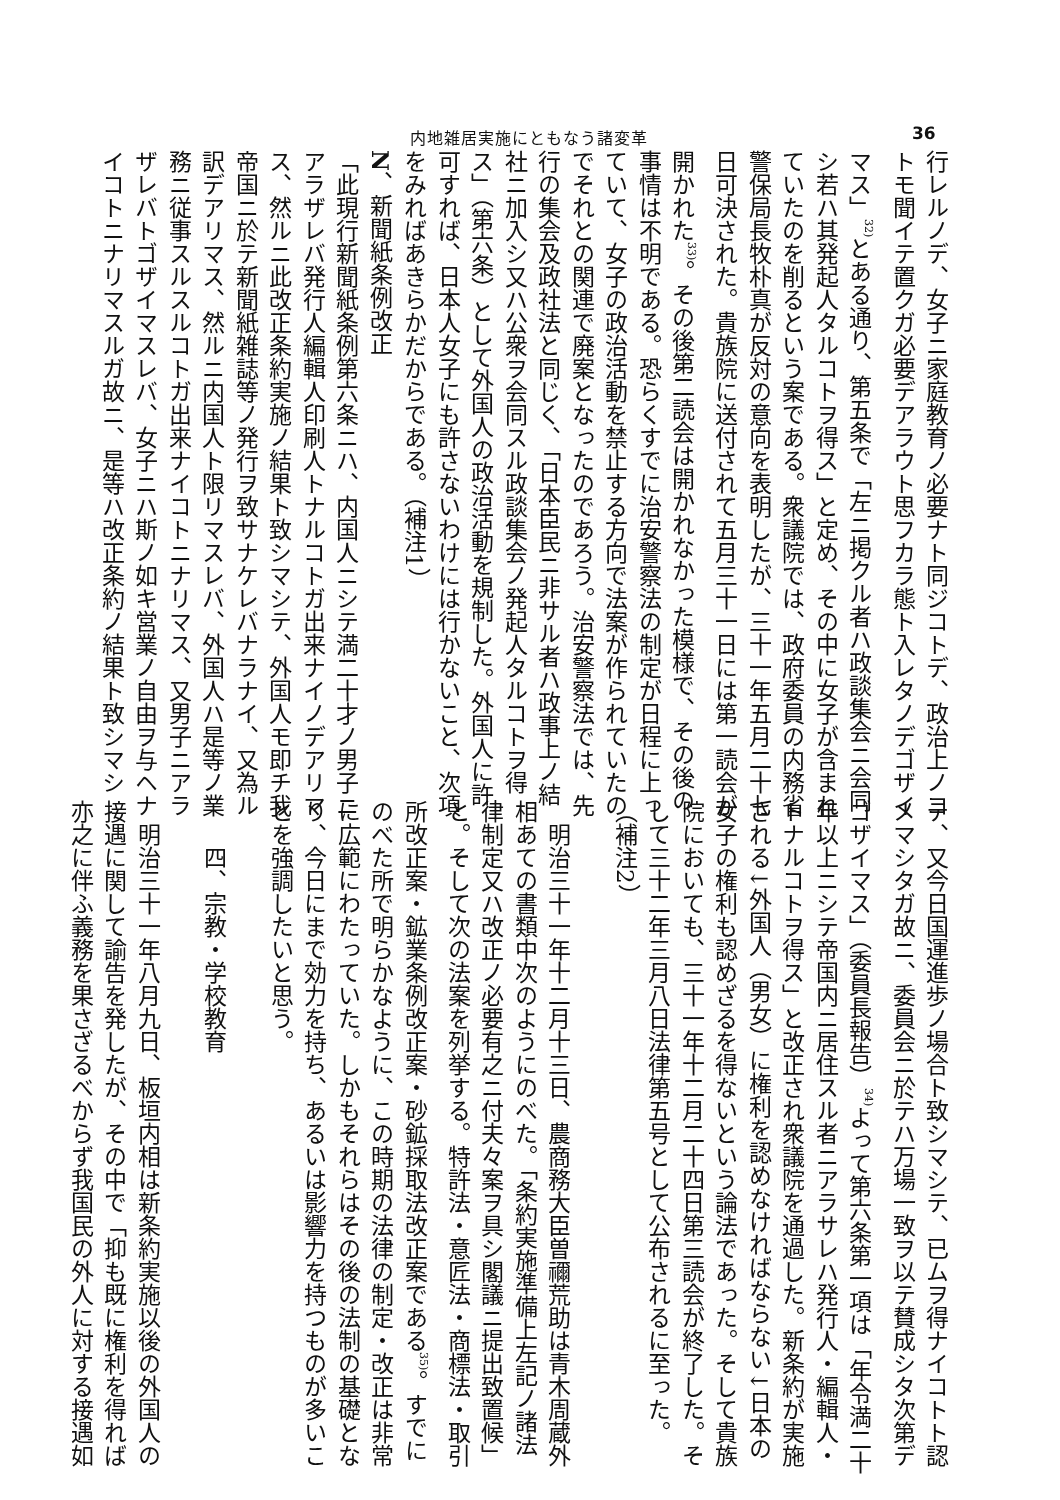内地雑居実施にともなう諸変革 36
行レルノデ、女子ニ家庭教育ノ必要ナト同ジコトデ、政治上ノコ
トモ聞イテ置クガ必要デアラウト思フカラ態ト入レタノデゴザイ
マス」<sup>32)</sup>とある通り、第五条で「左ニ掲クル者ハ政談集会ニ会同
シ若ハ其発起人タルコトヲ得ス」と定め、その中に女子が含まれ
ていたのを削るという案である。衆議院では、政府委員の内務省
警保局長牧朴真が反対の意向を表明したが、三十一年五月二十七
日可決された。貴族院に送付されて五月三十一日には第一読会が
開かれた<sup>33)</sup>。その後第二読会は開かれなかった模様で、その後の
事情は不明である。恐らくすでに治安警察法の制定が日程に上っ
ていて、女子の政治活動を禁止する方向で法案が作られていたの
でそれとの関連で廃案となったのであろう。治安警察法では、先
行の集会及政社法と同じく、「日本臣民ニ非サル者ハ政事上ノ結
社ニ加入シ又ハ公衆ヲ会同スル政談集会ノ発起人タルコトヲ得
ス」（第六条）として外国人の政治活動を規制した。外国人に許
可すれば、日本人女子にも許さないわけには行かないこと、次項
をみればあきらかだからである。（補注1）
N、新聞紙条例改正
「此現行新聞紙条例第六条ニハ、内国人ニシテ満二十才ノ男子ニ
アラザレバ発行人編輯人印刷人トナルコトガ出来ナイノデアリマ
ス、然ルニ此改正条約実施ノ結果ト致シマシテ、外国人モ即チ我
帝国ニ於テ新聞紙雑誌等ノ発行ヲ致サナケレバナラナイ、又為ル
訳デアリマス、然ルニ内国人ト限リマスレバ、外国人ハ是等ノ業
務ニ従事スルスルコトガ出来ナイコトニナリマス、又男子ニアラ
ザレバトゴザイマスレバ、女子ニハ斯ノ如キ営業ノ自由ヲ与ヘナ
イコトニナリマスルガ故ニ、是等ハ改正条約ノ結果ト致シマシ
テ、又今日国運進歩ノ場合ト致シマシテ、已ムヲ得ナイコトト認
メマシタガ故ニ、委員会ニ於テハ万場一致ヲ以テ賛成シタ次第デ
ゴザイマス」（委員長報告）<sup>34)</sup>よって第六条第一項は「年令満二十
年以上ニシテ帝国内ニ居住スル者ニアラサレハ発行人・編輯人・
トナルコトヲ得ス」と改正され衆議院を通過した。新条約が実施
される↓外国人（男女）に権利を認めなければならない↓日本の
女子の権利も認めざるを得ないという論法であった。そして貴族
院においても、三十一年十二月二十四日第三読会が終了した。そ
して三十二年三月八日法律第五号として公布されるに至った。
（補注2）
明治三十一年十二月十三日、農商務大臣曽禰荒助は青木周蔵外
相あての書類中次のようにのべた。「条約実施準備上左記ノ諸法
律制定又ハ改正ノ必要有之ニ付夫々案ヲ具シ閣議ニ提出致置候」
と。そして次の法案を列挙する。特許法・意匠法・商標法・取引
所改正案・鉱業条例改正案・砂鉱採取法改正案である<sup>35)</sup>。すでに
のべた所で明らかなように、この時期の法律の制定・改正は非常
に広範にわたっていた。しかもそれらはその後の法制の基礎とな
り、今日にまで効力を持ち、あるいは影響力を持つものが多いこ
とを強調したいと思う。
四、宗教・学校教育
明治三十一年八月九日、板垣内相は新条約実施以後の外国人の
接遇に関して諭告を発したが、その中で「抑も既に権利を得れば
亦之に伴ふ義務を果さざるべからず我国民の外人に対する接遇如